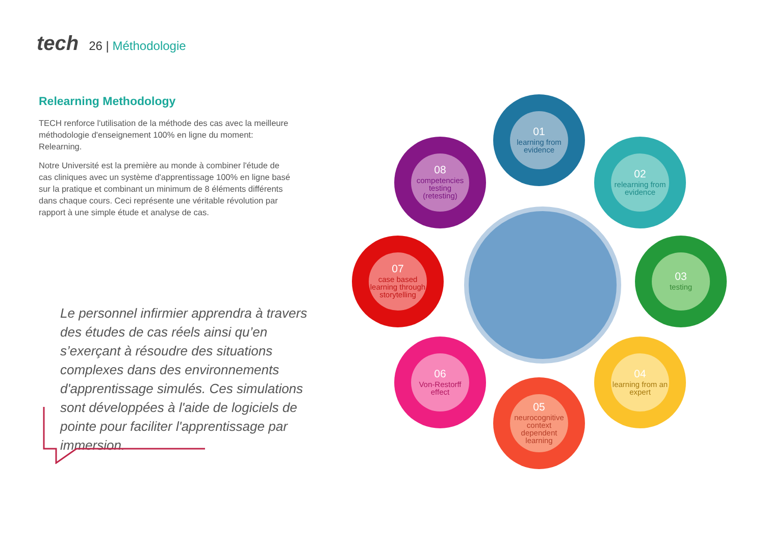tech
26 | Méthodologie
Relearning Methodology
TECH renforce l'utilisation de la méthode des cas avec la meilleure méthodologie d'enseignement 100% en ligne du moment: Relearning.
Notre Université est la première au monde à combiner l'étude de cas cliniques avec un système d'apprentissage 100% en ligne basé sur la pratique et combinant un minimum de 8 éléments différents dans chaque cours. Ceci représente une véritable révolution par rapport à une simple étude et analyse de cas.
Le personnel infirmier apprendra à travers des études de cas réels ainsi qu’en s’exerçant à résoudre des situations complexes dans des environnements d'apprentissage simulés. Ces simulations sont développées à l'aide de logiciels de pointe pour faciliter l'apprentissage par immersion.
01
learning from evidence
02
relearning from evidence
03
testing
04
learning from an expert
05
neurocognitive context dependent learning
06
Von-Restorff effect
07
case based learning through storytelling
08
competencies testing (retesting)